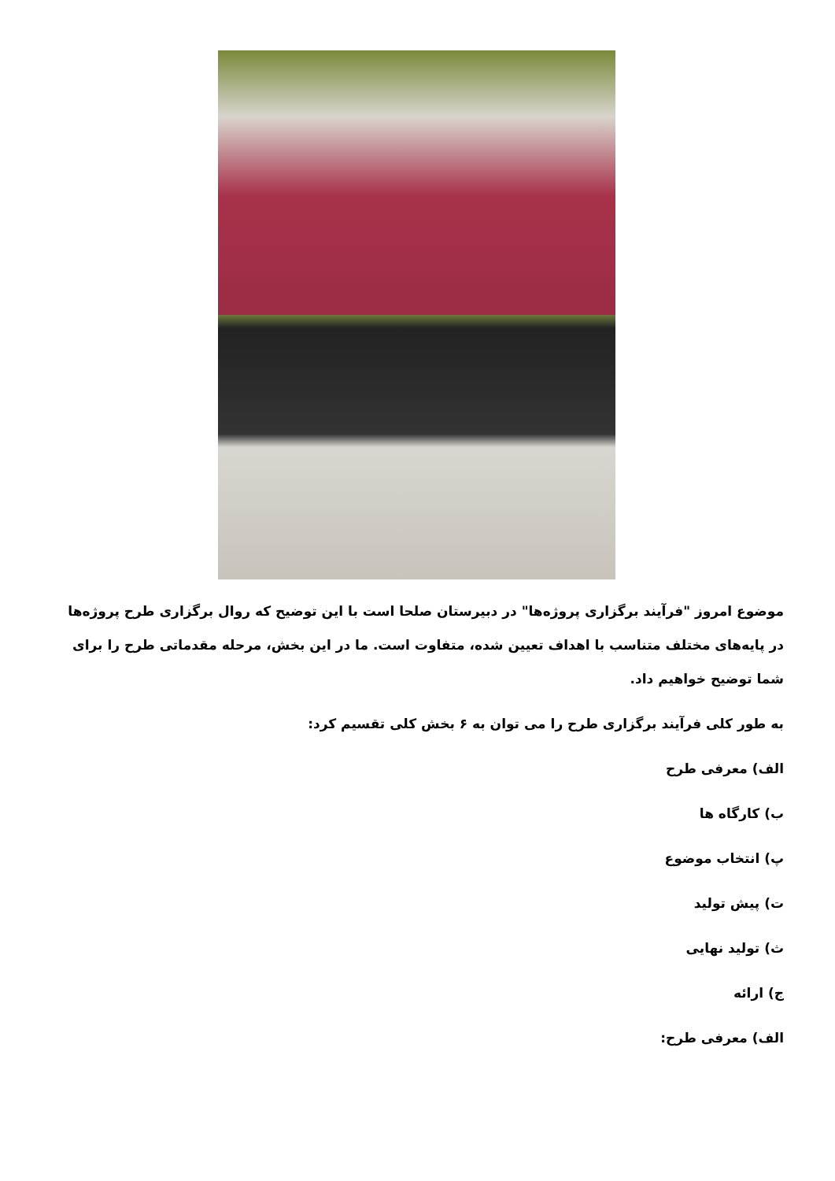موضوع امروز "فرآیند برگزاری پروژه‌ها" در دبیرستان صلحا است با این توضیح که روال برگزاری طرح پروژه‌ها در پایه‌های مختلف متناسب با اهداف تعیین شده، متفاوت است. ما در این بخش، مرحله مقدماتی طرح را برای شما توضیح خواهیم داد.
به طور کلی فرآیند برگزاری طرح را می توان به ۶ بخش کلی تقسیم کرد:
الف) معرفی طرح
ب) کارگاه ها
پ) انتخاب موضوع
ت) پیش تولید
ث) تولید نهایی
ج) ارائه
الف) معرفی طرح: